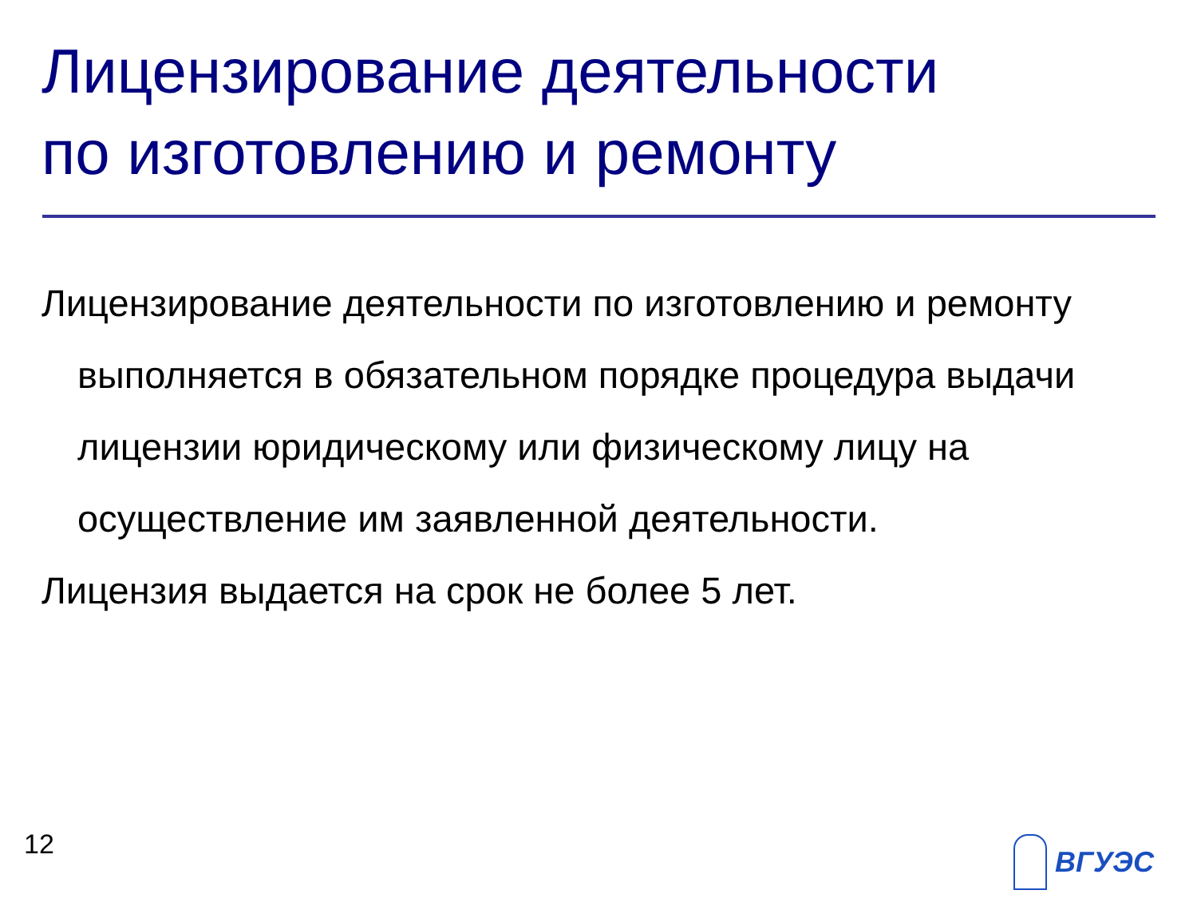Лицензирование деятельности
по изготовлению и ремонту
Лицензирование деятельности по изготовлению и ремонту выполняется в обязательном порядке процедура выдачи лицензии юридическому или физическому лицу на осуществление им заявленной деятельности.
Лицензия выдается на срок не более 5 лет.
12 ВГУЭС